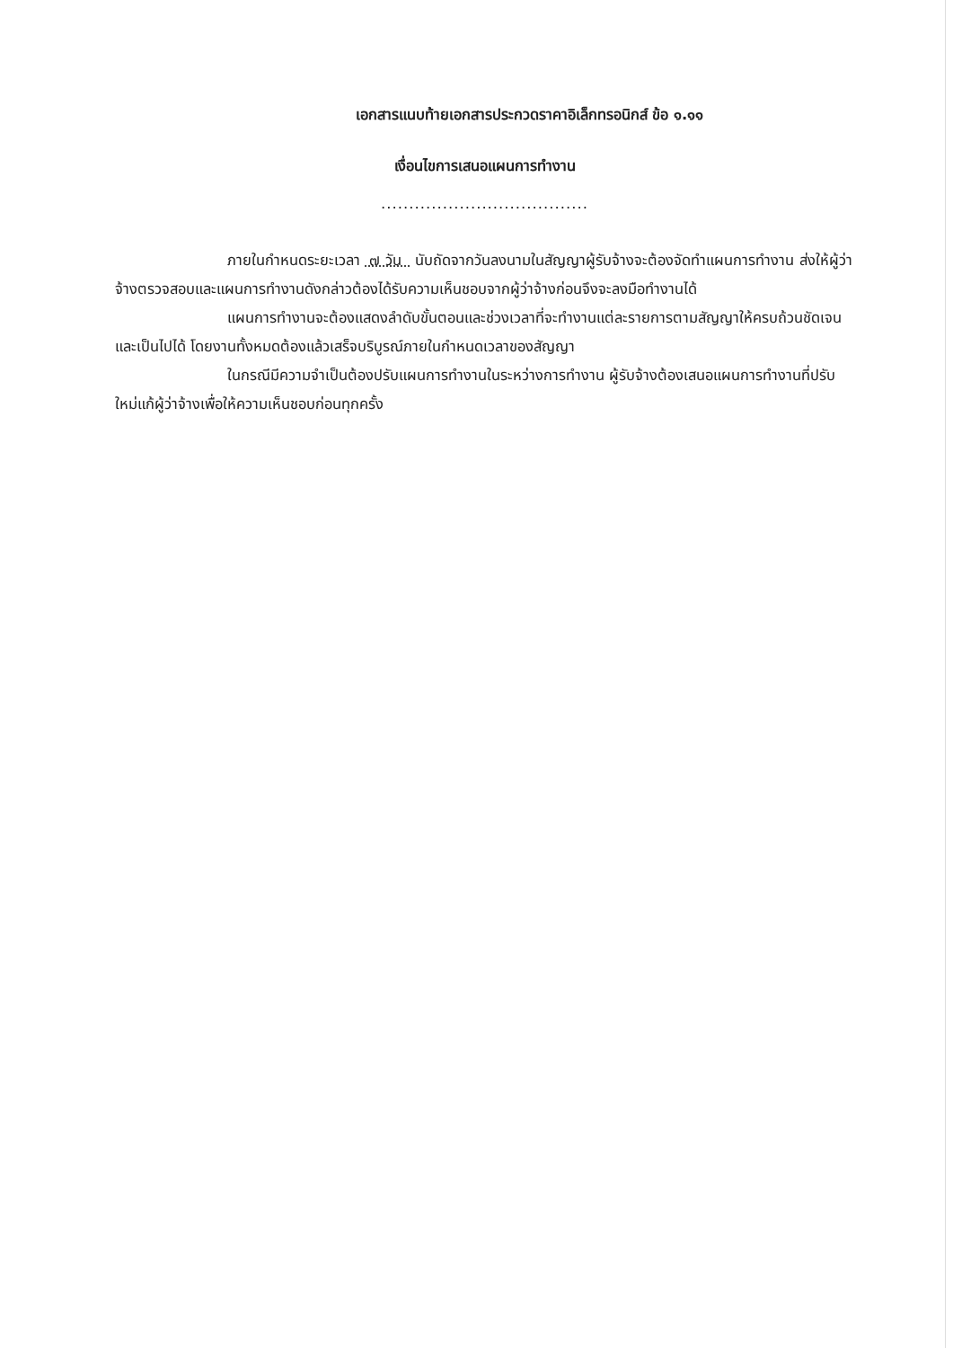เอกสารแนบท้ายเอกสารประกวดราคาอิเล็กทรอนิกส์ ข้อ ๑.๑๑
เงื่อนไขการเสนอแผนการทำงาน
.....................................
ภายในกำหนดระยะเวลา ๗ วัน นับถัดจากวันลงนามในสัญญาผู้รับจ้างจะต้องจัดทำแผนการทำงาน ส่งให้ผู้ว่าจ้างตรวจสอบและแผนการทำงานดังกล่าวต้องได้รับความเห็นชอบจากผู้ว่าจ้างก่อนจึงจะลงมือทำงานได้
แผนการทำงานจะต้องแสดงลำดับขั้นตอนและช่วงเวลาที่จะทำงานแต่ละรายการตามสัญญาให้ครบถ้วนชัดเจนและเป็นไปได้ โดยงานทั้งหมดต้องแล้วเสร็จบริบูรณ์ภายในกำหนดเวลาของสัญญา
ในกรณีมีความจำเป็นต้องปรับแผนการทำงานในระหว่างการทำงาน ผู้รับจ้างต้องเสนอแผนการทำงานที่ปรับใหม่แก้ผู้ว่าจ้างเพื่อให้ความเห็นชอบก่อนทุกครั้ง